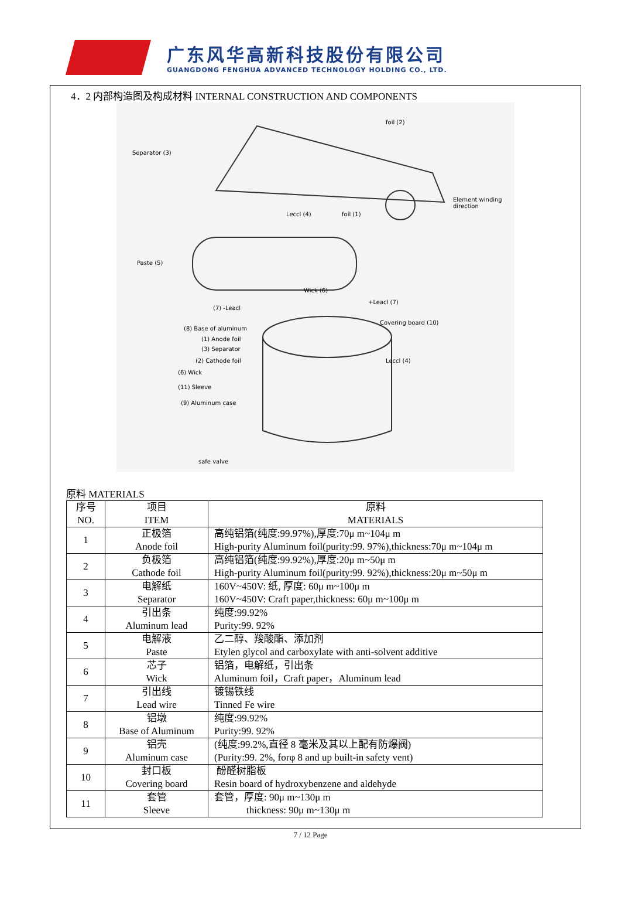广东风华高新科技股份有限公司
GUANGDONG FENGHUA ADVANCED TECHNOLOGY HOLDING CO., LTD.
4．2 内部构造图及构成材料 INTERNAL CONSTRUCTION AND COMPONENTS
Separator (3)
foil (2)
Leccl (4) foil (1)
Element winding direction
Paste (5)
Wick (6)
(7) -Leacl
+Leacl (7)
(8) Base of aluminum
(1) Anode foil
(3) Separator
(2) Cathode foil
Covering board (10)
Leccl (4)
(6) Wick
(11) Sleeve
(9) Aluminum case
safe valve
原料 MATERIALS
| 序号 NO. | 项目 ITEM | 原料 MATERIALS |
| --- | --- | --- |
| 1 | 正极箔 Anode foil | 高纯铝箔(纯度:99.97%),厚度:70μ m~104μ m High-purity Aluminum foil(purity:99. 97%),thickness:70μ m~104μ m |
| 2 | 负极箔 Cathode foil | 高纯铝箔(纯度:99.92%),厚度:20μ m~50μ m High-purity Aluminum foil(purity:99. 92%),thickness:20μ m~50μ m |
| 3 | 电解纸 Separator | 160V~450V: 纸, 厚度: 60μ m~100μ m 160V~450V: Craft paper,thickness: 60μ m~100μ m |
| 4 | 引出条 Aluminum lead | 纯度:99.92% Purity:99. 92% |
| 5 | 电解液 Paste | 乙二醇、羧酸酯、添加剂 Etylen glycol and carboxylate with anti-solvent additive |
| 6 | 芯子 Wick | 铝箔，电解纸，引出条 Aluminum foil，Craft paper，Aluminum lead |
| 7 | 引出线 Lead wire | 镀锡铁线 Tinned Fe wire |
| 8 | 铝墩 Base of Aluminum | 纯度:99.92% Purity:99. 92% |
| 9 | 铝壳 Aluminum case | (纯度:99.2%,直径 8 毫米及其以上配有防爆阀) (Purity:99. 2%, forφ 8 and up built-in safety vent) |
| 10 | 封口板 Covering board | 酚醛树脂板 Resin board of hydroxybenzene and aldehyde |
| 11 | 套管 Sleeve | 套管，厚度: 90μ m~130μ m thickness: 90μ m~130μ m |
7 / 12 Page